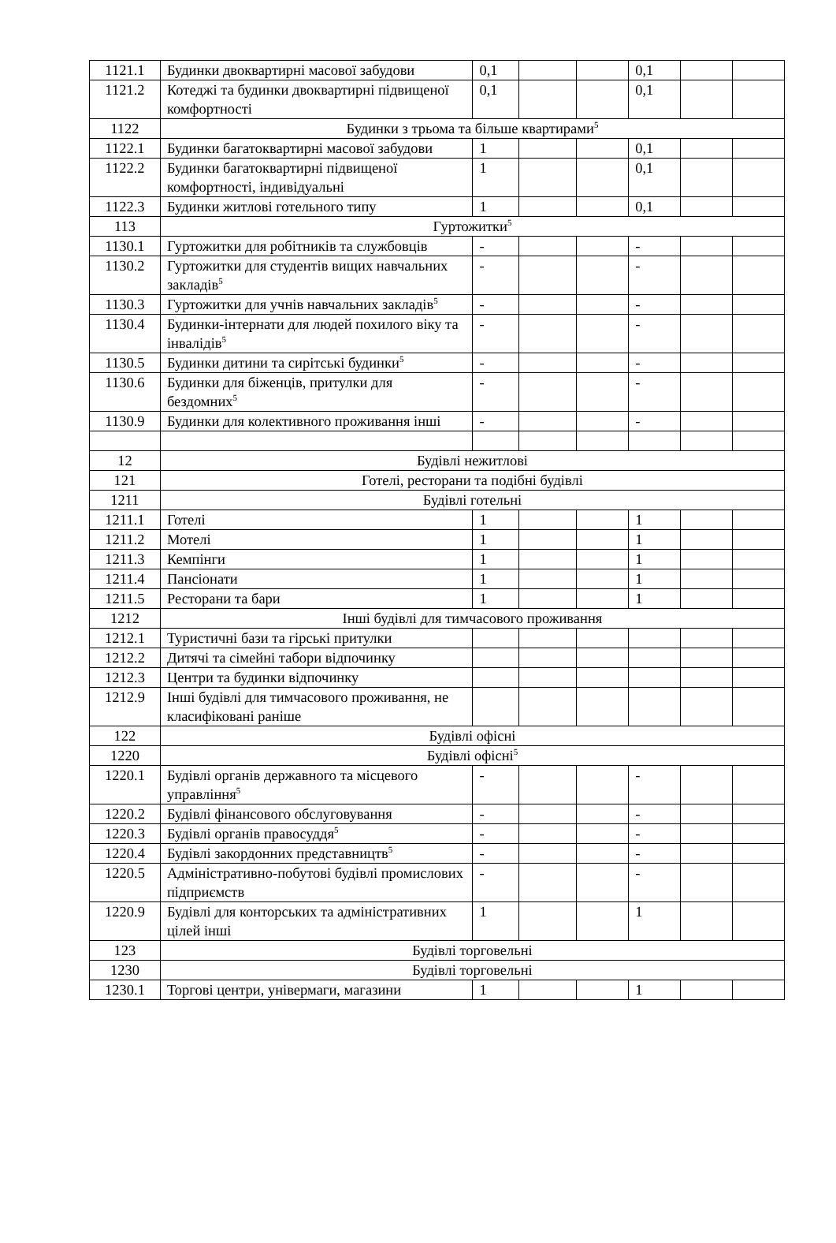| 1121.1 | Будинки двоквартирні масової забудови | 0,1 | | | 0,1 | | |
| 1121.2 | Котеджі та будинки двоквартирні підвищеної комфортності | 0,1 | | | 0,1 | | |
| 1122 | Будинки з трьома та більше квартирами<sup>5</sup> | | | | | | |
| 1122.1 | Будинки багатоквартирні масової забудови | 1 | | | 0,1 | | |
| 1122.2 | Будинки багатоквартирні підвищеної комфортності, індивідуальні | 1 | | | 0,1 | | |
| 1122.3 | Будинки житлові готельного типу | 1 | | | 0,1 | | |
| 113 | Гуртожитки<sup>5</sup> | | | | | | |
| 1130.1 | Гуртожитки для робітників та службовців | - | | | - | | |
| 1130.2 | Гуртожитки для студентів вищих навчальних закладів<sup>5</sup> | - | | | - | | |
| 1130.3 | Гуртожитки для учнів навчальних закладів<sup>5</sup> | - | | | - | | |
| 1130.4 | Будинки-інтернати для людей похилого віку та інвалідів<sup>5</sup> | - | | | - | | |
| 1130.5 | Будинки дитини та сирітські будинки<sup>5</sup> | - | | | - | | |
| 1130.6 | Будинки для біженців, притулки для бездомних<sup>5</sup> | - | | | - | | |
| 1130.9 | Будинки для колективного проживання інші | - | | | - | | |
| 12 | Будівлі нежитлові | | | | | | |
| 121 | Готелі, ресторани та подібні будівлі | | | | | | |
| 1211 | Будівлі готельні | | | | | | |
| 1211.1 | Готелі | 1 | | | 1 | | |
| 1211.2 | Мотелі | 1 | | | 1 | | |
| 1211.3 | Кемпінги | 1 | | | 1 | | |
| 1211.4 | Пансіонати | 1 | | | 1 | | |
| 1211.5 | Ресторани та бари | 1 | | | 1 | | |
| 1212 | Інші будівлі для тимчасового проживання | | | | | | |
| 1212.1 | Туристичні бази та гірські притулки | | | | | | |
| 1212.2 | Дитячі та сімейні табори відпочинку | | | | | | |
| 1212.3 | Центри та будинки відпочинку | | | | | | |
| 1212.9 | Інші будівлі для тимчасового проживання, не класифіковані раніше | | | | | | |
| 122 | Будівлі офісні | | | | | | |
| 1220 | Будівлі офісні<sup>5</sup> | | | | | | |
| 1220.1 | Будівлі органів державного та місцевого управління<sup>5</sup> | - | | | - | | |
| 1220.2 | Будівлі фінансового обслуговування | - | | | - | | |
| 1220.3 | Будівлі органів правосуддя<sup>5</sup> | - | | | - | | |
| 1220.4 | Будівлі закордонних представництв<sup>5</sup> | - | | | - | | |
| 1220.5 | Адміністративно-побутові будівлі промислових підприємств | - | | | - | | |
| 1220.9 | Будівлі для конторських та адміністративних цілей інші | 1 | | | 1 | | |
| 123 | Будівлі торговельні | | | | | | |
| 1230 | Будівлі торговельні | | | | | | |
| 1230.1 | Торгові центри, універмаги, магазини | 1 | | | 1 | | |